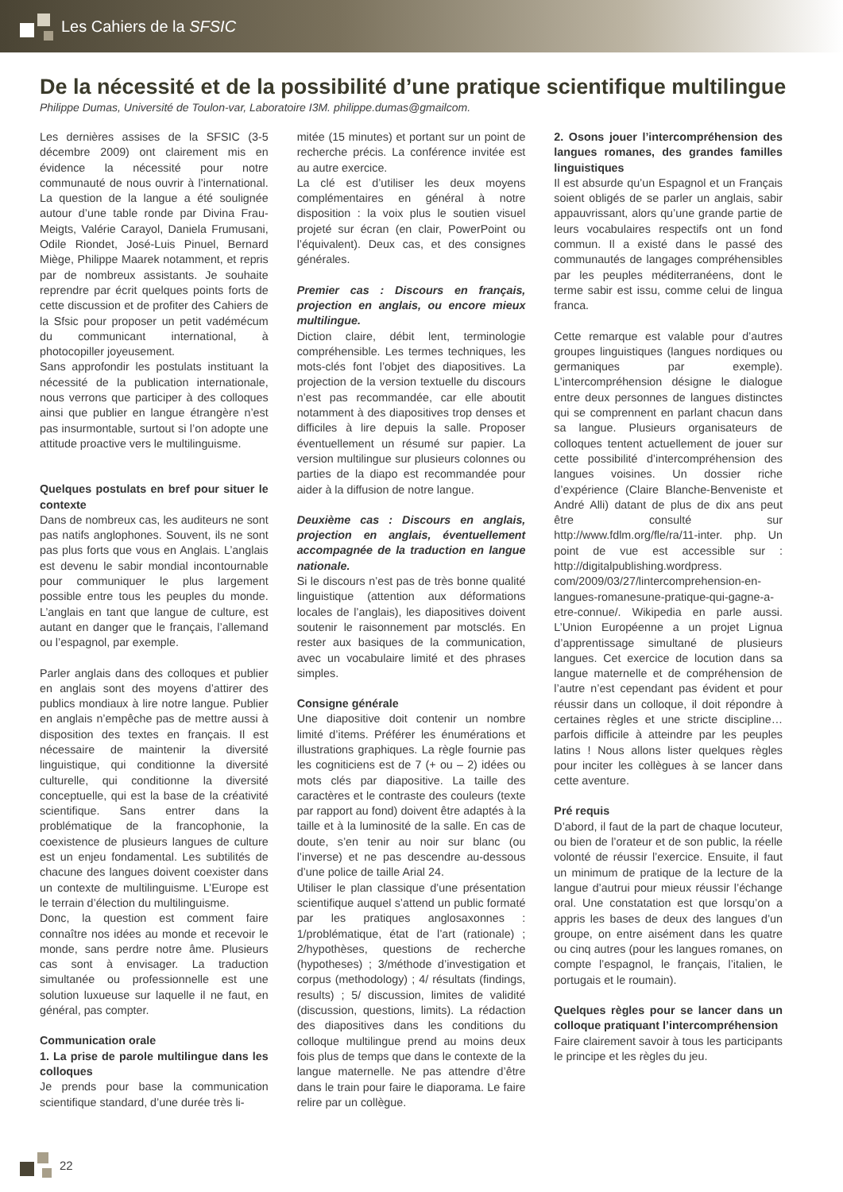Les Cahiers de la SFSIC
De la nécessité et de la possibilité d’une pratique scientifique multilingue
Philippe Dumas, Université de Toulon-var, Laboratoire I3M. philippe.dumas@gmailcom.
Les dernières assises de la SFSIC (3-5 décembre 2009) ont clairement mis en évidence la nécessité pour notre communauté de nous ouvrir à l’international. La question de la langue a été soulignée autour d’une table ronde par Divina Frau-Meigts, Valérie Carayol, Daniela Frumusani, Odile Riondet, José-Luis Pinuel, Bernard Miège, Philippe Maarek notamment, et repris par de nombreux assistants. Je souhaite reprendre par écrit quelques points forts de cette discussion et de profiter des Cahiers de la Sfsic pour proposer un petit vadémécum du communicant international, à photocopiller joyeusement.
Sans approfondir les postulats instituant la nécessité de la publication internationale, nous verrons que participer à des colloques ainsi que publier en langue étrangère n’est pas insurmontable, surtout si l’on adopte une attitude proactive vers le multilinguisme.
Quelques postulats en bref pour situer le contexte
Dans de nombreux cas, les auditeurs ne sont pas natifs anglophones. Souvent, ils ne sont pas plus forts que vous en Anglais. L’anglais est devenu le sabir mondial incontournable pour communiquer le plus largement possible entre tous les peuples du monde. L’anglais en tant que langue de culture, est autant en danger que le français, l’allemand ou l’espagnol, par exemple.
Parler anglais dans des colloques et publier en anglais sont des moyens d’attirer des publics mondiaux à lire notre langue. Publier en anglais n’empêche pas de mettre aussi à disposition des textes en français. Il est nécessaire de maintenir la diversité linguistique, qui conditionne la diversité culturelle, qui conditionne la diversité conceptuelle, qui est la base de la créativité scientifique. Sans entrer dans la problématique de la francophonie, la coexistence de plusieurs langues de culture est un enjeu fondamental. Les subtilités de chacune des langues doivent coexister dans un contexte de multilinguisme. L’Europe est le terrain d’élection du multilinguisme.
Donc, la question est comment faire connaître nos idées au monde et recevoir le monde, sans perdre notre âme. Plusieurs cas sont à envisager. La traduction simultanée ou professionnelle est une solution luxueuse sur laquelle il ne faut, en général, pas compter.
Communication orale
1. La prise de parole multilingue dans les colloques
Je prends pour base la communication scientifique standard, d’une durée très li-
mitée (15 minutes) et portant sur un point de recherche précis. La conférence invitée est au autre exercice.
La clé est d’utiliser les deux moyens complémentaires en général à notre disposition : la voix plus le soutien visuel projeté sur écran (en clair, PowerPoint ou l’équivalent). Deux cas, et des consignes générales.
Premier cas : Discours en français, projection en anglais, ou encore mieux multilingue.
Diction claire, débit lent, terminologie compréhensible. Les termes techniques, les mots-clés font l’objet des diapositives. La projection de la version textuelle du discours n’est pas recommandée, car elle aboutit notamment à des diapositives trop denses et difficiles à lire depuis la salle. Proposer éventuellement un résumé sur papier. La version multilingue sur plusieurs colonnes ou parties de la diapo est recommandée pour aider à la diffusion de notre langue.
Deuxième cas : Discours en anglais, projection en anglais, éventuellement accompagnée de la traduction en langue nationale.
Si le discours n’est pas de très bonne qualité linguistique (attention aux déformations locales de l’anglais), les diapositives doivent soutenir le raisonnement par motsclés. En rester aux basiques de la communication, avec un vocabulaire limité et des phrases simples.
Consigne générale
Une diapositive doit contenir un nombre limité d’items. Préférer les énumérations et illustrations graphiques. La règle fournie pas les cogniticiens est de 7 (+ ou – 2) idées ou mots clés par diapositive. La taille des caractères et le contraste des couleurs (texte par rapport au fond) doivent être adaptés à la taille et à la luminosité de la salle. En cas de doute, s’en tenir au noir sur blanc (ou l’inverse) et ne pas descendre au-dessous d’une police de taille Arial 24.
Utiliser le plan classique d’une présentation scientifique auquel s’attend un public formaté par les pratiques anglosaxonnes : 1/problématique, état de l’art (rationale) ; 2/hypothèses, questions de recherche (hypotheses) ; 3/méthode d’investigation et corpus (methodology) ; 4/ résultats (findings, results) ; 5/ discussion, limites de validité (discussion, questions, limits). La rédaction des diapositives dans les conditions du colloque multilingue prend au moins deux fois plus de temps que dans le contexte de la langue maternelle. Ne pas attendre d’être dans le train pour faire le diaporama. Le faire relire par un collègue.
2. Osons jouer l’intercompréhension des langues romanes, des grandes familles linguistiques
Il est absurde qu’un Espagnol et un Français soient obligés de se parler un anglais, sabir appauvrissant, alors qu’une grande partie de leurs vocabulaires respectifs ont un fond commun. Il a existé dans le passé des communautés de langages compréhensibles par les peuples méditerranéens, dont le terme sabir est issu, comme celui de lingua franca.
Cette remarque est valable pour d’autres groupes linguistiques (langues nordiques ou germaniques par exemple). L’intercompréhension désigne le dialogue entre deux personnes de langues distinctes qui se comprennent en parlant chacun dans sa langue. Plusieurs organisateurs de colloques tentent actuellement de jouer sur cette possibilité d’intercompréhension des langues voisines. Un dossier riche d’expérience (Claire Blanche-Benveniste et André Alli) datant de plus de dix ans peut être consulté sur http://www.fdlm.org/fle/ra/11-inter. php. Un point de vue est accessible sur : http://digitalpublishing.wordpress. com/2009/03/27/lintercomprehension-en-langues-romanesune-pratique-qui-gagne-a-etre-connue/. Wikipedia en parle aussi. L’Union Européenne a un projet Lignua d’apprentissage simultané de plusieurs langues. Cet exercice de locution dans sa langue maternelle et de compréhension de l’autre n’est cependant pas évident et pour réussir dans un colloque, il doit répondre à certaines règles et une stricte discipline… parfois difficile à atteindre par les peuples latins ! Nous allons lister quelques règles pour inciter les collègues à se lancer dans cette aventure.
Pré requis
D’abord, il faut de la part de chaque locuteur, ou bien de l’orateur et de son public, la réelle volonté de réussir l’exercice. Ensuite, il faut un minimum de pratique de la lecture de la langue d’autrui pour mieux réussir l’échange oral. Une constatation est que lorsqu’on a appris les bases de deux des langues d’un groupe, on entre aisément dans les quatre ou cinq autres (pour les langues romanes, on compte l’espagnol, le français, l’italien, le portugais et le roumain).
Quelques règles pour se lancer dans un colloque pratiquant l’intercompréhension
Faire clairement savoir à tous les participants le principe et les règles du jeu.
22